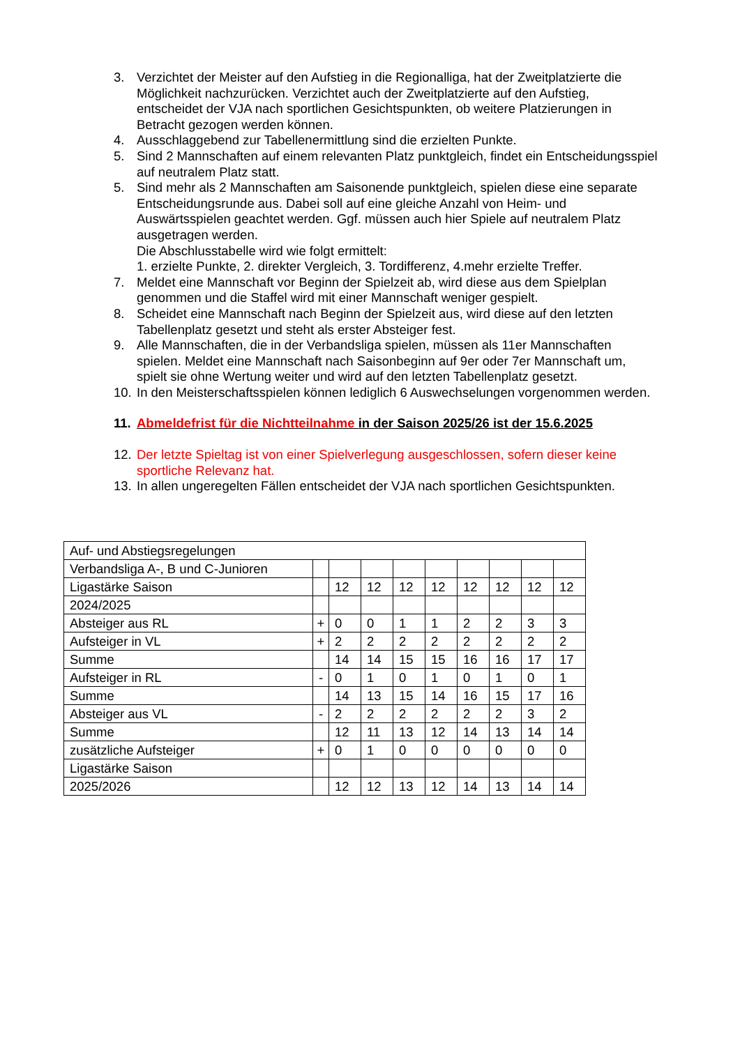3. Verzichtet der Meister auf den Aufstieg in die Regionalliga, hat der Zweitplatzierte die Möglichkeit nachzurücken. Verzichtet auch der Zweitplatzierte auf den Aufstieg, entscheidet der VJA nach sportlichen Gesichtspunkten, ob weitere Platzierungen in Betracht gezogen werden können.
4. Ausschlaggebend zur Tabellenermittlung sind die erzielten Punkte.
5. Sind 2 Mannschaften auf einem relevanten Platz punktgleich, findet ein Entscheidungsspiel auf neutralem Platz statt.
5. Sind mehr als 2 Mannschaften am Saisonende punktgleich, spielen diese eine separate Entscheidungsrunde aus. Dabei soll auf eine gleiche Anzahl von Heim- und Auswärtsspielen geachtet werden. Ggf. müssen auch hier Spiele auf neutralem Platz ausgetragen werden.
Die Abschlusstabelle wird wie folgt ermittelt:
1. erzielte Punkte, 2. direkter Vergleich, 3. Tordifferenz, 4.mehr erzielte Treffer.
7. Meldet eine Mannschaft vor Beginn der Spielzeit ab, wird diese aus dem Spielplan genommen und die Staffel wird mit einer Mannschaft weniger gespielt.
8. Scheidet eine Mannschaft nach Beginn der Spielzeit aus, wird diese auf den letzten Tabellenplatz gesetzt und steht als erster Absteiger fest.
9. Alle Mannschaften, die in der Verbandsliga spielen, müssen als 11er Mannschaften spielen. Meldet eine Mannschaft nach Saisonbeginn auf 9er oder 7er Mannschaft um, spielt sie ohne Wertung weiter und wird auf den letzten Tabellenplatz gesetzt.
10. In den Meisterschaftsspielen können lediglich 6 Auswechselungen vorgenommen werden.
11. Abmeldefrist für die Nichtteilnahme in der Saison 2025/26 ist der 15.6.2025
12. Der letzte Spieltag ist von einer Spielverlegung ausgeschlossen, sofern dieser keine sportliche Relevanz hat.
13. In allen ungeregelten Fällen entscheidet der VJA nach sportlichen Gesichtspunkten.
| Auf- und Abstiegsregelungen | | | | | | | | | |
| Verbandsliga A-, B und C-Junioren | | | | | | | | | |
| Ligastärke Saison | | 12 | 12 | 12 | 12 | 12 | 12 | 12 | 12 |
| 2024/2025 | | | | | | | | | |
| Absteiger aus RL | + | 0 | 0 | 1 | 1 | 2 | 2 | 3 | 3 |
| Aufsteiger in VL | + | 2 | 2 | 2 | 2 | 2 | 2 | 2 | 2 |
| Summe | | 14 | 14 | 15 | 15 | 16 | 16 | 17 | 17 |
| Aufsteiger in RL | - | 0 | 1 | 0 | 1 | 0 | 1 | 0 | 1 |
| Summe | | 14 | 13 | 15 | 14 | 16 | 15 | 17 | 16 |
| Absteiger aus VL | - | 2 | 2 | 2 | 2 | 2 | 2 | 3 | 2 |
| Summe | | 12 | 11 | 13 | 12 | 14 | 13 | 14 | 14 |
| zusätzliche Aufsteiger | + | 0 | 1 | 0 | 0 | 0 | 0 | 0 | 0 |
| Ligastärke Saison | | | | | | | | | |
| 2025/2026 | | 12 | 12 | 13 | 12 | 14 | 13 | 14 | 14 |